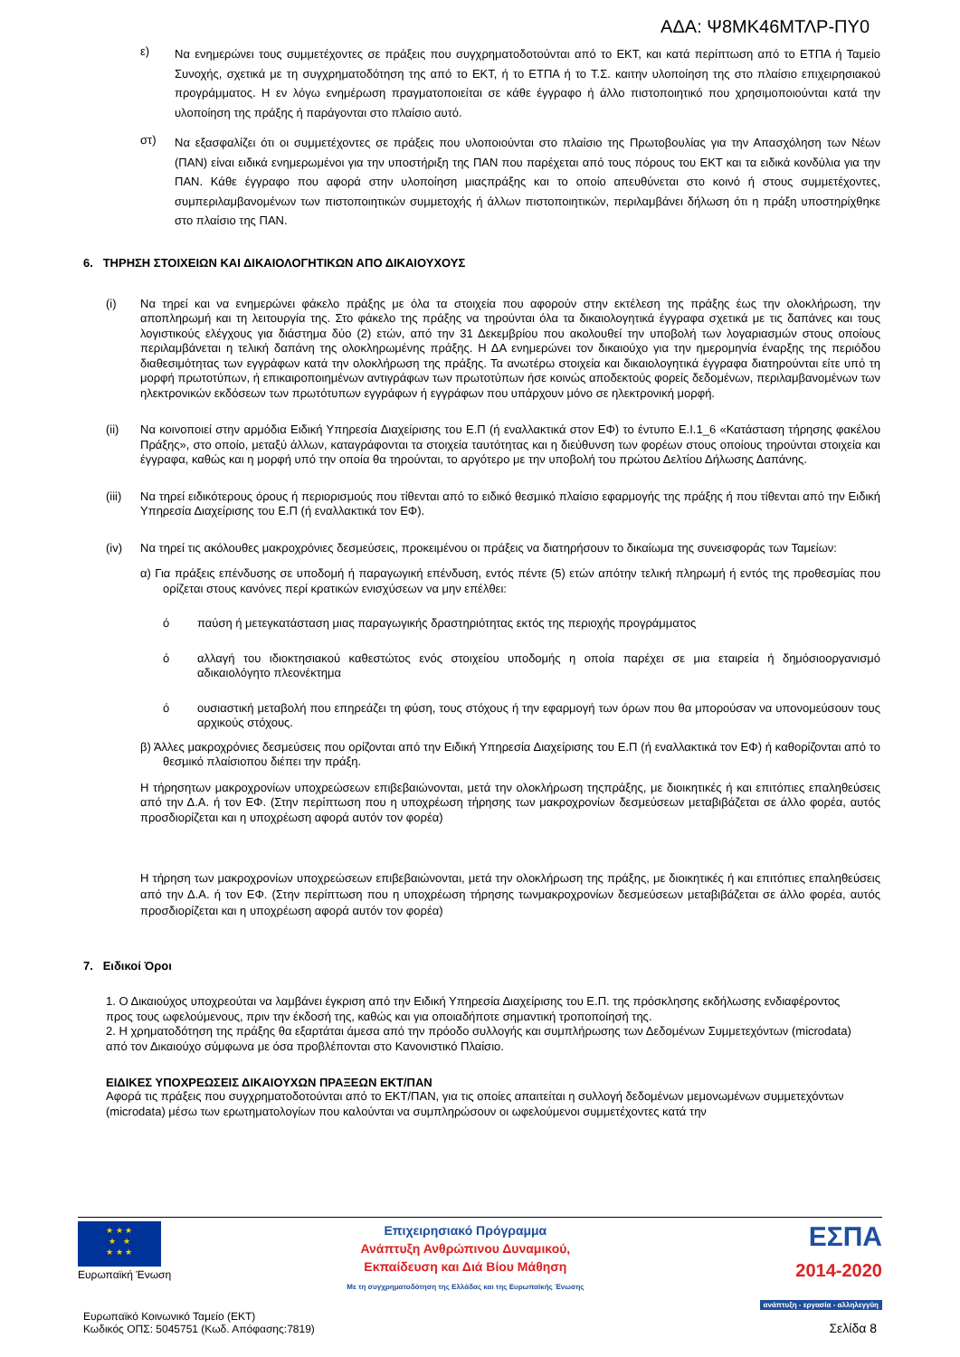ΑΔΑ: Ψ8ΜΚ46ΜΤΛΡ-ΠΥ0
ε)
Να ενημερώνει τους συμμετέχοντες σε πράξεις που συγχρηματοδοτούνται από το ΕΚΤ, και κατά περίπτωση από το ΕΤΠΑ ή Ταμείο Συνοχής, σχετικά με τη συγχρηματοδότηση της από το ΕΚΤ, ή το ΕΤΠΑ ή το Τ.Σ. καιτην υλοποίηση της στο πλαίσιο επιχειρησιακού προγράμματος. Η εν λόγω ενημέρωση πραγματοποιείται σε κάθε έγγραφο ή άλλο πιστοποιητικό που χρησιμοποιούνται κατά την υλοποίηση της πράξης ή παράγονται στο πλαίσιο αυτό.
στ)
Να εξασφαλίζει ότι οι συμμετέχοντες σε πράξεις που υλοποιούνται στο πλαίσιο της Πρωτοβουλίας για την Απασχόληση των Νέων (ΠΑΝ) είναι ειδικά ενημερωμένοι για την υποστήριξη της ΠΑΝ που παρέχεται από τους πόρους του ΕΚΤ και τα ειδικά κονδύλια για την ΠΑΝ. Κάθε έγγραφο που αφορά στην υλοποίηση μιαςπράξης και το οποίο απευθύνεται στο κοινό ή στους συμμετέχοντες, συμπεριλαμβανομένων των πιστοποιητικών συμμετοχής ή άλλων πιστοποιητικών, περιλαμβάνει δήλωση ότι η πράξη υποστηρίχθηκε στο πλαίσιο της ΠΑΝ.
6. ΤΗΡΗΣΗ ΣΤΟΙΧΕΙΩΝ ΚΑΙ ΔΙΚΑΙΟΛΟΓΗΤΙΚΩΝ ΑΠΟ ΔΙΚΑΙΟΥΧΟΥΣ
(i)
Να τηρεί και να ενημερώνει φάκελο πράξης με όλα τα στοιχεία που αφορούν στην εκτέλεση της πράξης έως την ολοκλήρωση, την αποπληρωμή και τη λειτουργία της. Στο φάκελο της πράξης να τηρούνται όλα τα δικαιολογητικά έγγραφα σχετικά με τις δαπάνες και τους λογιστικούς ελέγχους για διάστημα δύο (2) ετών, από την 31 Δεκεμβρίου που ακολουθεί την υποβολή των λογαριασμών στους οποίους περιλαμβάνεται η τελική δαπάνη της ολοκληρωμένης πράξης. Η ΔΑ ενημερώνει τον δικαιούχο για την ημερομηνία έναρξης της περιόδου διαθεσιμότητας των εγγράφων κατά την ολοκλήρωση της πράξης. Τα ανωτέρω στοιχεία και δικαιολογητικά έγγραφα διατηρούνται είτε υπό τη μορφή πρωτοτύπων, ή επικαιροποιημένων αντιγράφων των πρωτοτύπων ήσε κοινώς αποδεκτούς φορείς δεδομένων, περιλαμβανομένων των ηλεκτρονικών εκδόσεων των πρωτότυπων εγγράφων ή εγγράφων που υπάρχουν μόνο σε ηλεκτρονική μορφή.
(ii)
Να κοινοποιεί στην αρμόδια Ειδική Υπηρεσία Διαχείρισης του Ε.Π (ή εναλλακτικά στον ΕΦ) το έντυπο Ε.Ι.1_6 «Κατάσταση τήρησης φακέλου Πράξης», στο οποίο, μεταξύ άλλων, καταγράφονται τα στοιχεία ταυτότητας και η διεύθυνση των φορέων στους οποίους τηρούνται στοιχεία και έγγραφα, καθώς και η μορφή υπό την οποία θα τηρούνται, το αργότερο με την υποβολή του πρώτου Δελτίου Δήλωσης Δαπάνης.
(iii)
Να τηρεί ειδικότερους όρους ή περιορισμούς που τίθενται από το ειδικό θεσμικό πλαίσιο εφαρμογής της πράξης ή που τίθενται από την Ειδική Υπηρεσία Διαχείρισης του Ε.Π (ή εναλλακτικά τον ΕΦ).
(iv)
Να τηρεί τις ακόλουθες μακροχρόνιες δεσμεύσεις, προκειμένου οι πράξεις να διατηρήσουν το δικαίωμα της συνεισφοράς των Ταμείων:
α) Για πράξεις επένδυσης σε υποδομή ή παραγωγική επένδυση, εντός πέντε (5) ετών απότην τελική πληρωμή ή εντός της προθεσμίας που ορίζεται στους κανόνες περί κρατικών ενισχύσεων να μην επέλθει:
ό
παύση ή μετεγκατάσταση μιας παραγωγικής δραστηριότητας εκτός της περιοχής προγράμματος
ό
αλλαγή του ιδιοκτησιακού καθεστώτος ενός στοιχείου υποδομής η οποία παρέχει σε μια εταιρεία ή δημόσιοοργανισμό αδικαιολόγητο πλεονέκτημα
ό
ουσιαστική μεταβολή που επηρεάζει τη φύση, τους στόχους ή την εφαρμογή των όρων που θα μπορούσαν να υπονομεύσουν τους αρχικούς στόχους.
β) Άλλες μακροχρόνιες δεσμεύσεις που ορίζονται από την Ειδική Υπηρεσία Διαχείρισης του Ε.Π (ή εναλλακτικά τον ΕΦ) ή καθορίζονται από το θεσμικό πλαίσιοπου διέπει την πράξη.
Η τήρησητων μακροχρονίων υποχρεώσεων επιβεβαιώνονται, μετά την ολοκλήρωση τηςπράξης, με διοικητικές ή και επιτόπιες επαληθεύσεις από την Δ.Α. ή τον ΕΦ. (Στην περίπτωση που η υποχρέωση τήρησης των μακροχρονίων δεσμεύσεων μεταβιβάζεται σε άλλο φορέα, αυτός προσδιορίζεται και η υποχρέωση αφορά αυτόν τον φορέα)
Η τήρηση των μακροχρονίων υποχρεώσεων επιβεβαιώνονται, μετά την ολοκλήρωση της πράξης, με διοικητικές ή και επιτόπιες επαληθεύσεις από την Δ.Α. ή τον ΕΦ. (Στην περίπτωση που η υποχρέωση τήρησης τωνμακροχρονίων δεσμεύσεων μεταβιβάζεται σε άλλο φορέα, αυτός προσδιορίζεται και η υποχρέωση αφορά αυτόν τον φορέα)
7. Ειδικοί Όροι
1. Ο Δικαιούχος υποχρεούται να λαμβάνει έγκριση από την Ειδική Υπηρεσία Διαχείρισης του Ε.Π. της πρόσκλησης εκδήλωσης ενδιαφέροντος προς τους ωφελούμενους, πριν την έκδοσή της, καθώς και για οποιαδήποτε σημαντική τροποποίησή της.
2. Η χρηματοδότηση της πράξης θα εξαρτάται άμεσα από την πρόοδο συλλογής και συμπλήρωσης των Δεδομένων Συμμετεχόντων (microdata) από τον Δικαιούχο σύμφωνα με όσα προβλέπονται στο Κανονιστικό Πλαίσιο.
ΕΙΔΙΚΕΣ ΥΠΟΧΡΕΩΣΕΙΣ ΔΙΚΑΙΟΥΧΩΝ ΠΡΑΞΕΩΝ ΕΚΤ/ΠΑΝ
Αφορά τις πράξεις που συγχρηματοδοτούνται από το ΕΚΤ/ΠΑΝ, για τις οποίες απαιτείται η συλλογή δεδομένων μεμονωμένων συμμετεχόντων (microdata) μέσω των ερωτηματολογίων που καλούνται να συμπληρώσουν οι ωφελούμενοι συμμετέχοντες κατά την
★ ★ ★
★ ★
★ ★ ★
Ευρωπαϊκή Ένωση
Επιχειρησιακό Πρόγραμμα
Ανάπτυξη Ανθρώπινου Δυναμικού,
Εκπαίδευση και Διά Βίου Μάθηση
Με τη συγχρηματοδότηση της Ελλάδας και της Ευρωπαϊκής Ένωσης
ΕΣΠΑ
2014-2020
ανάπτυξη - εργασία - αλληλεγγύη
Ευρωπαϊκό Κοινωνικό Ταμείο (ΕΚΤ)
Κωδικός ΟΠΣ: 5045751 (Κωδ. Απόφασης:7819)
Σελίδα 8